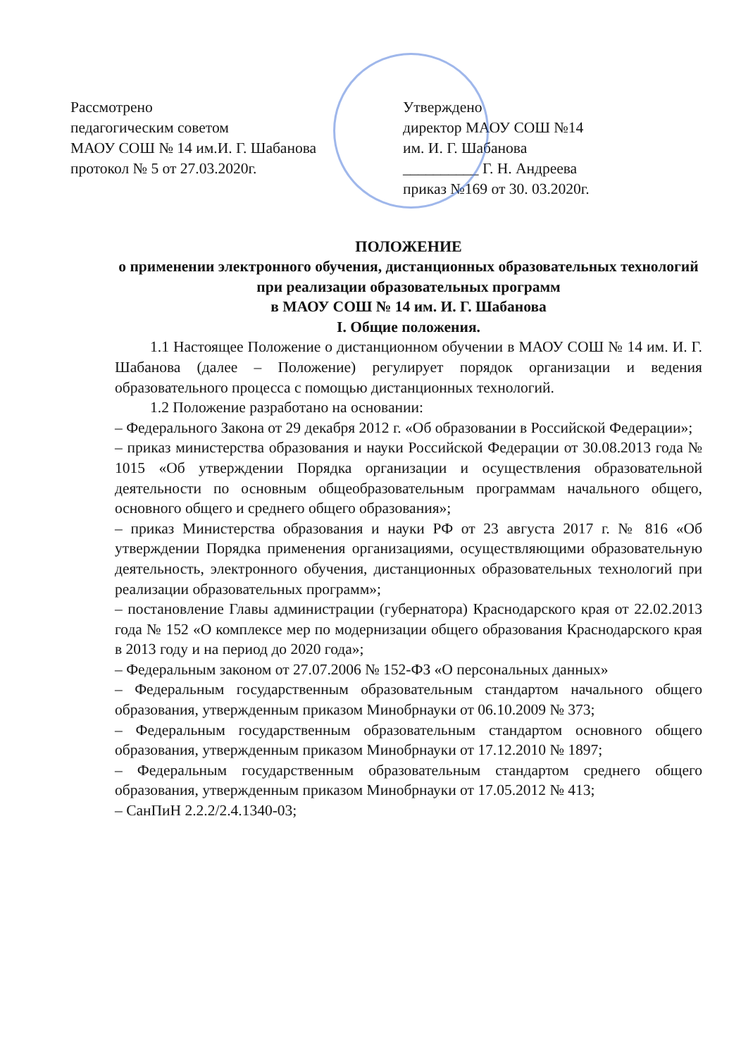Рассмотрено
педагогическим советом
МАОУ СОШ № 14 им.И. Г. Шабанова
протокол № 5 от 27.03.2020г.
Утверждено
директор МАОУ СОШ №14
им. И. Г. Шабанова
__________ Г. Н. Андреева
приказ №169 от 30. 03.2020г.
ПОЛОЖЕНИЕ
о применении электронного обучения, дистанционных образовательных технологий при реализации образовательных программ
в МАОУ СОШ № 14 им. И. Г. Шабанова
I. Общие положения.
1.1 Настоящее Положение о дистанционном обучении в МАОУ СОШ № 14 им. И. Г. Шабанова (далее – Положение) регулирует порядок организации и ведения образовательного процесса с помощью дистанционных технологий.
1.2 Положение разработано на основании:
– Федерального Закона от 29 декабря 2012 г. «Об образовании в Российской Федерации»;
– приказ министерства образования и науки Российской Федерации от 30.08.2013 года № 1015 «Об утверждении Порядка организации и осуществления образовательной деятельности по основным общеобразовательным программам начального общего, основного общего и среднего общего образования»;
– приказ Министерства образования и науки РФ от 23 августа 2017 г. № 816 «Об утверждении Порядка применения организациями, осуществляющими образовательную деятельность, электронного обучения, дистанционных образовательных технологий при реализации образовательных программ»;
– постановление Главы администрации (губернатора) Краснодарского края от 22.02.2013 года № 152 «О комплексе мер по модернизации общего образования Краснодарского края в 2013 году и на период до 2020 года»;
– Федеральным законом от 27.07.2006 № 152-ФЗ «О персональных данных»
– Федеральным государственным образовательным стандартом начального общего образования, утвержденным приказом Минобрнауки от 06.10.2009 № 373;
– Федеральным государственным образовательным стандартом основного общего образования, утвержденным приказом Минобрнауки от 17.12.2010 № 1897;
– Федеральным государственным образовательным стандартом среднего общего образования, утвержденным приказом Минобрнауки от 17.05.2012 № 413;
– СанПиН 2.2.2/2.4.1340-03;